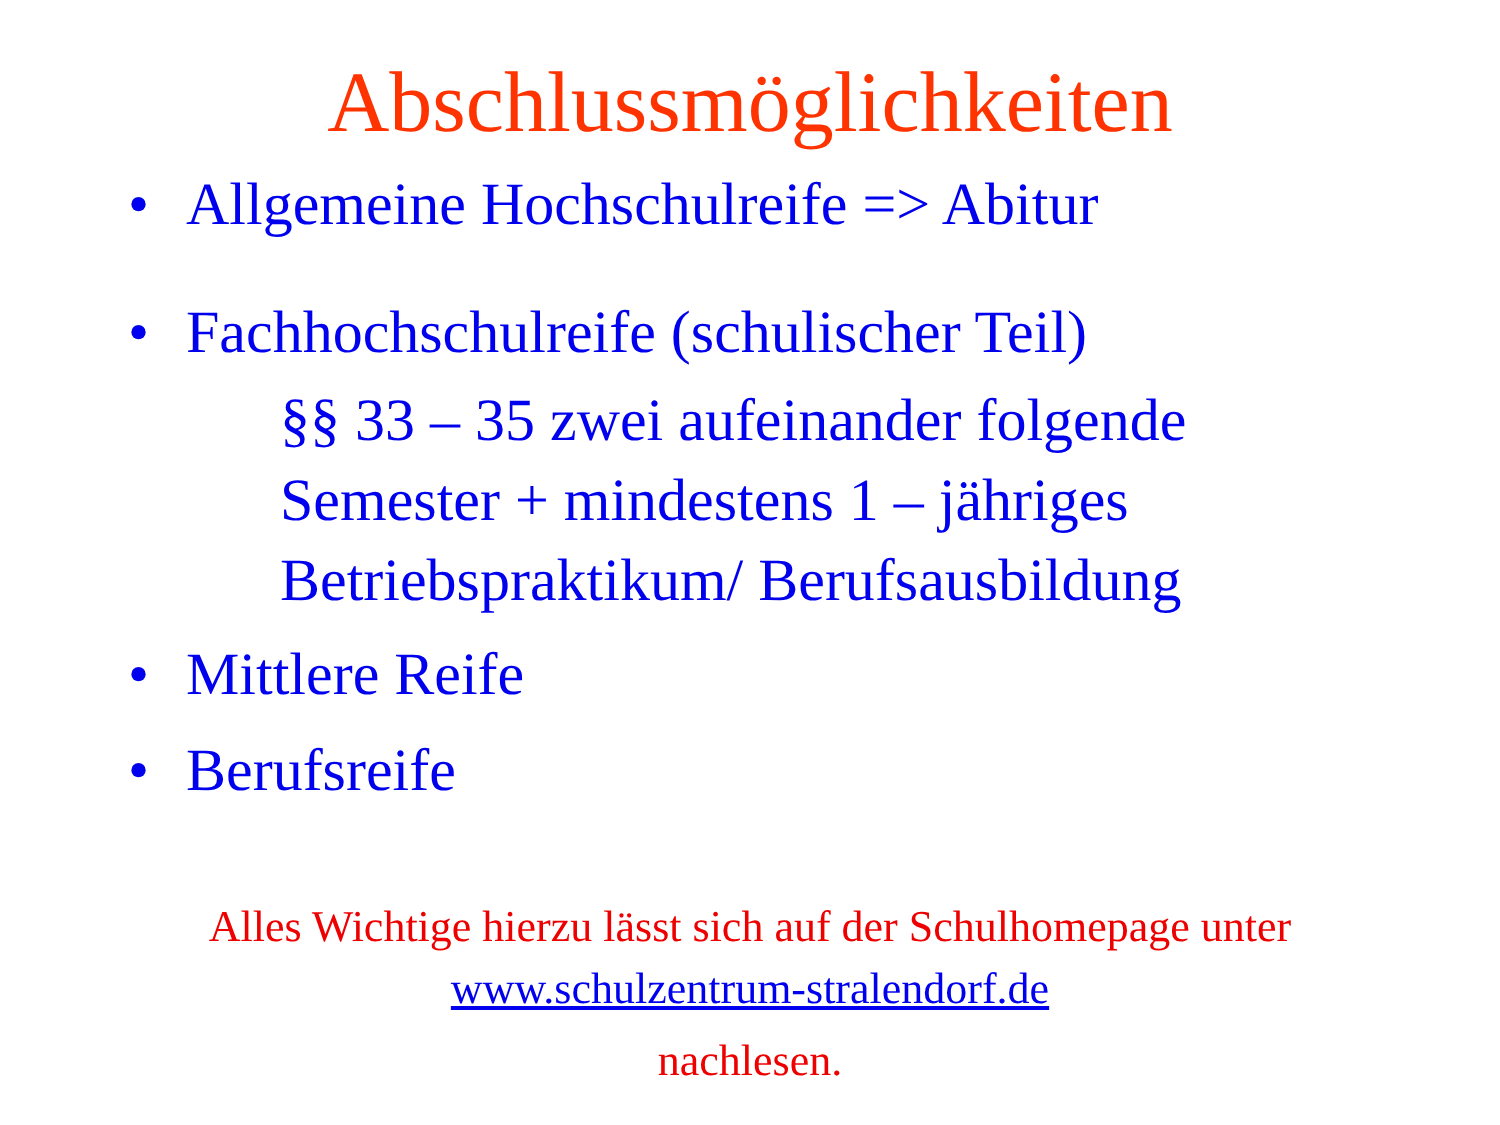Abschlussmöglichkeiten
• Allgemeine Hochschulreife => Abitur
• Fachhochschulreife (schulischer Teil)
§§ 33 – 35 zwei aufeinander folgende
Semester + mindestens 1 – jähriges
Betriebspraktikum/ Berufsausbildung
• Mittlere Reife
• Berufsreife
Alles Wichtige hierzu lässt sich auf der Schulhomepage unter
www.schulzentrum-stralendorf.de
nachlesen.